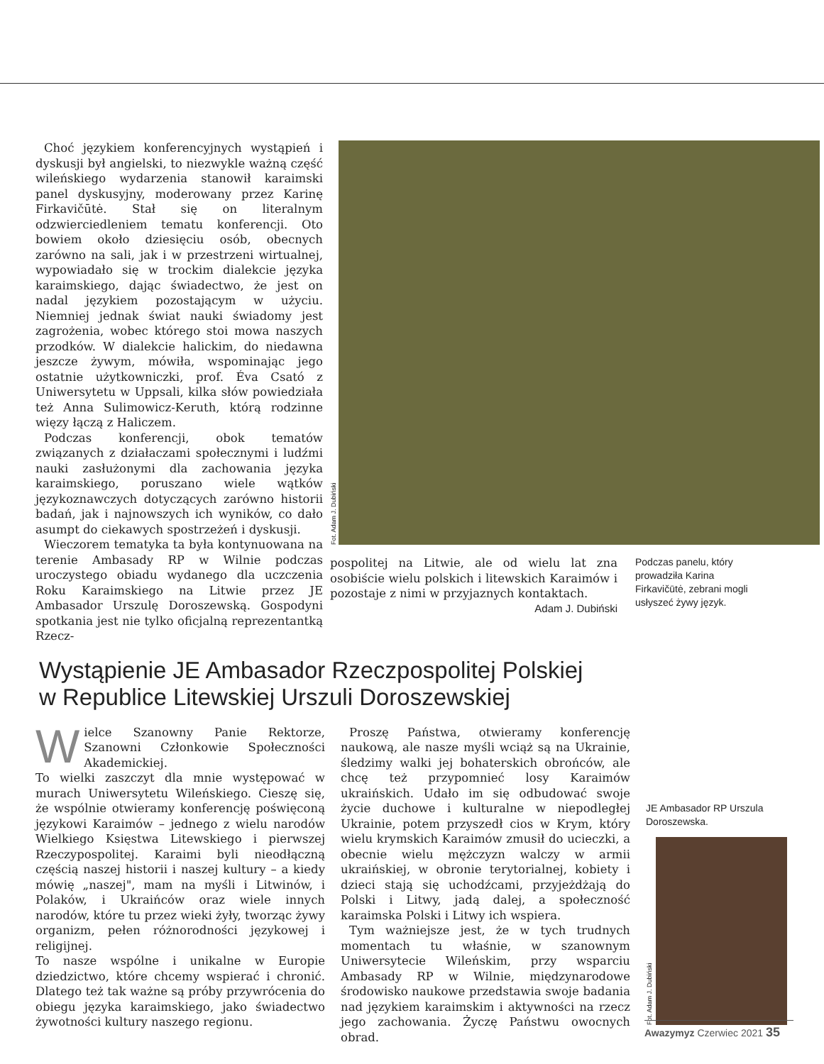Choć językiem konferencyjnych wystąpień i dyskusji był angielski, to niezwykle ważną część wileńskiego wydarzenia stanowił karaimski panel dyskusyjny, moderowany przez Karinę Firkavičūtė. Stał się on literalnym odzwierciedleniem tematu konferencji. Oto bowiem około dziesięciu osób, obecnych zarówno na sali, jak i w przestrzeni wirtualnej, wypowiadało się w trockim dialekcie języka karaimskiego, dając świadectwo, że jest on nadal językiem pozostającym w użyciu. Niemniej jednak świat nauki świadomy jest zagrożenia, wobec którego stoi mowa naszych przodków. W dialekcie halickim, do niedawna jeszcze żywym, mówiła, wspominając jego ostatnie użytkowniczki, prof. Éva Csató z Uniwersytetu w Uppsali, kilka słów powiedziała też Anna Sulimowicz-Keruth, którą rodzinne więzy łączą z Haliczem.
Podczas konferencji, obok tematów związanych z działaczami społecznymi i ludźmi nauki zasłużonymi dla zachowania języka karaimskiego, poruszano wiele wątków językoznawczych dotyczących zarówno historii badań, jak i najnowszych ich wyników, co dało asumpt do ciekawych spostrzeżeń i dyskusji.
Wieczorem tematyka ta była kontynuowana na terenie Ambasady RP w Wilnie podczas uroczystego obiadu wydanego dla uczczenia Roku Karaimskiego na Litwie przez JE Ambasador Urszulę Doroszewską. Gospodyni spotkania jest nie tylko oficjalną reprezentantką Rzecz-
Fot. Adam J. Dubiński
pospolitej na Litwie, ale od wielu lat zna osobiście wielu polskich i litewskich Karaimów i pozostaje z nimi w przyjaznych kontaktach.
Adam J. Dubiński
Podczas panelu, który prowadziła Karina Firkavičūtė, zebrani mogli usłyszeć żywy język.
Wystąpienie JE Ambasador Rzeczpospolitej Polskiej
w Republice Litewskiej Urszuli Doroszewskiej
Wielce Szanowny Panie Rektorze, Szanowni Członkowie Społeczności Akademickiej.
To wielki zaszczyt dla mnie występować w murach Uniwersytetu Wileńskiego. Cieszę się, że wspólnie otwieramy konferencję poświęconą językowi Karaimów – jednego z wielu narodów Wielkiego Księstwa Litewskiego i pierwszej Rzeczypospolitej. Karaimi byli nieodłączną częścią naszej historii i naszej kultury – a kiedy mówię „naszej", mam na myśli i Litwinów, i Polaków, i Ukraińców oraz wiele innych narodów, które tu przez wieki żyły, tworząc żywy organizm, pełen różnorodności językowej i religijnej.
To nasze wspólne i unikalne w Europie dziedzictwo, które chcemy wspierać i chronić. Dlatego też tak ważne są próby przywrócenia do obiegu języka karaimskiego, jako świadectwo żywotności kultury naszego regionu.
Proszę Państwa, otwieramy konferencję naukową, ale nasze myśli wciąż są na Ukrainie, śledzimy walki jej bohaterskich obrońców, ale chcę też przypomnieć losy Karaimów ukraińskich. Udało im się odbudować swoje życie duchowe i kulturalne w niepodległej Ukrainie, potem przyszedł cios w Krym, który wielu krymskich Karaimów zmusił do ucieczki, a obecnie wielu mężczyzn walczy w armii ukraińskiej, w obronie terytorialnej, kobiety i dzieci stają się uchodźcami, przyjeżdżają do Polski i Litwy, jadą dalej, a społeczność karaimska Polski i Litwy ich wspiera.
Tym ważniejsze jest, że w tych trudnych momentach tu właśnie, w szanownym Uniwersytecie Wileńskim, przy wsparciu Ambasady RP w Wilnie, międzynarodowe środowisko naukowe przedstawia swoje badania nad językiem karaimskim i aktywności na rzecz jego zachowania. Życzę Państwu owocnych obrad.
JE Ambasador RP Urszula Doroszewska.
Fot. Adam J. Dubiński
Awazymyz Czerwiec 2021 35